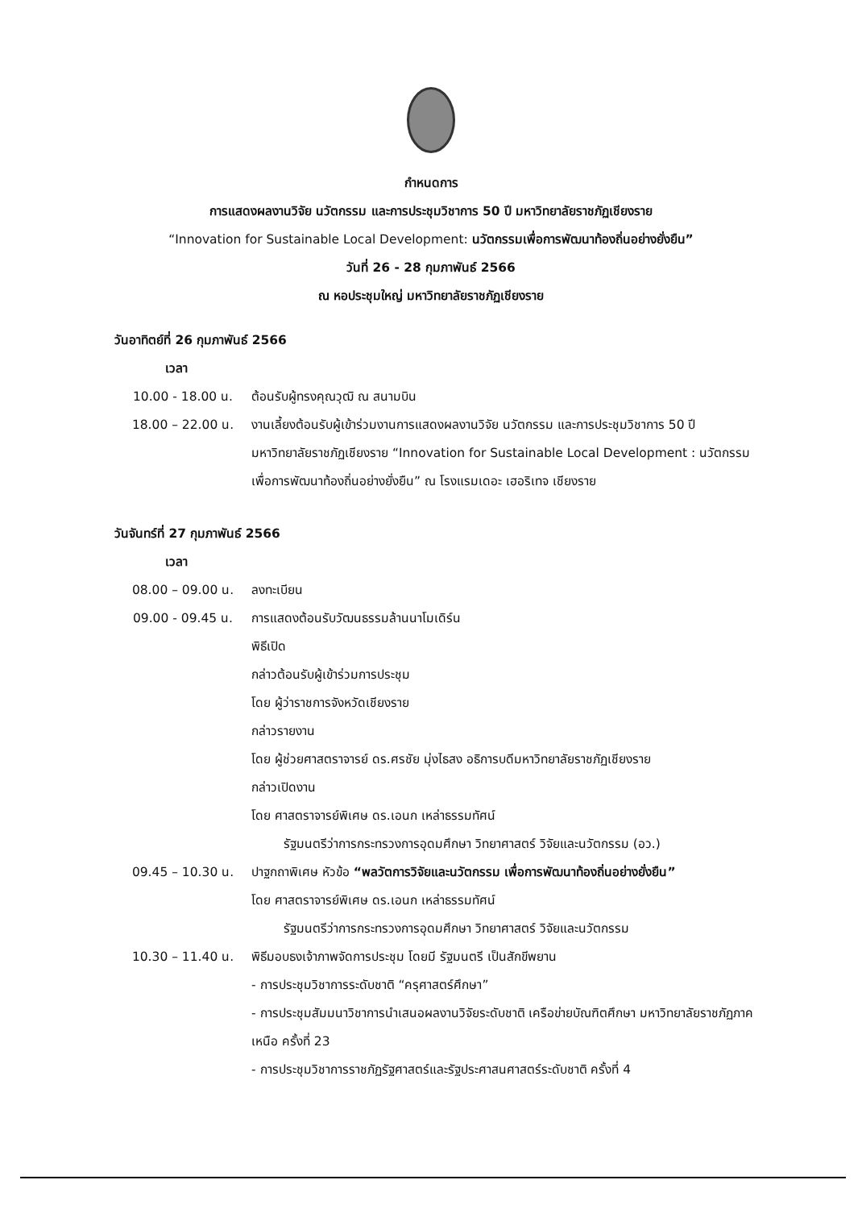กำหนดการ
การแสดงผลงานวิจัย นวัตกรรม และการประชุมวิชาการ 50 ปี มหาวิทยาลัยราชภัฏเชียงราย
“Innovation for Sustainable Local Development: นวัตกรรมเพื่อการพัฒนาท้องถิ่นอย่างยั่งยืน”
วันที่ 26 - 28 กุมภาพันธ์ 2566
ณ หอประชุมใหญ่ มหาวิทยาลัยราชภัฏเชียงราย
วันอาทิตย์ที่ 26 กุมภาพันธ์ 2566
เวลา
10.00 - 18.00 น. ต้อนรับผู้ทรงคุณวุฒิ ณ สนามบิน
18.00 – 22.00 น. งานเลี้ยงต้อนรับผู้เข้าร่วมงานการแสดงผลงานวิจัย นวัตกรรม และการประชุมวิชาการ 50 ปี มหาวิทยาลัยราชภัฏเชียงราย “Innovation for Sustainable Local Development : นวัตกรรมเพื่อการพัฒนาท้องถิ่นอย่างยั่งยืน” ณ โรงแรมเดอะ เฮอริเทจ เชียงราย
วันจันทร์ที่ 27 กุมภาพันธ์ 2566
เวลา
08.00 – 09.00 น. ลงทะเบียน
09.00 - 09.45 น. การแสดงต้อนรับวัฒนธรรมล้านนาโมเดิร์น
พิธีเปิด
กล่าวต้อนรับผู้เข้าร่วมการประชุม
โดย ผู้ว่าราชการจังหวัดเชียงราย
กล่าวรายงาน
โดย ผู้ช่วยศาสตราจารย์ ดร.ศรชัย มุ่งไธสง อธิการบดีมหาวิทยาลัยราชภัฏเชียงราย
กล่าวเปิดงาน
โดย ศาสตราจารย์พิเศษ ดร.เอนก เหล่าธรรมทัศน์
รัฐมนตรีว่าการกระทรวงการอุดมศึกษา วิทยาศาสตร์ วิจัยและนวัตกรรม (อว.)
09.45 – 10.30 น. ปาฐกถาพิเศษ หัวข้อ “พลวัตการวิจัยและนวัตกรรม เพื่อการพัฒนาท้องถิ่นอย่างยั่งยืน”
โดย ศาสตราจารย์พิเศษ ดร.เอนก เหล่าธรรมทัศน์
รัฐมนตรีว่าการกระทรวงการอุดมศึกษา วิทยาศาสตร์ วิจัยและนวัตกรรม
10.30 – 11.40 น. พิธีมอบธงเจ้าภาพจัดการประชุม โดยมี รัฐมนตรี เป็นสักขีพยาน
- การประชุมวิชาการระดับชาติ “ครุศาสตร์ศึกษา”
- การประชุมสัมมนาวิชาการนำเสนอผลงานวิจัยระดับชาติ เครือข่ายบัณฑิตศึกษา มหาวิทยาลัยราชภัฏภาคเหนือ ครั้งที่ 23
- การประชุมวิชาการราชภัฏรัฐศาสตร์และรัฐประศาสนศาสตร์ระดับชาติ ครั้งที่ 4